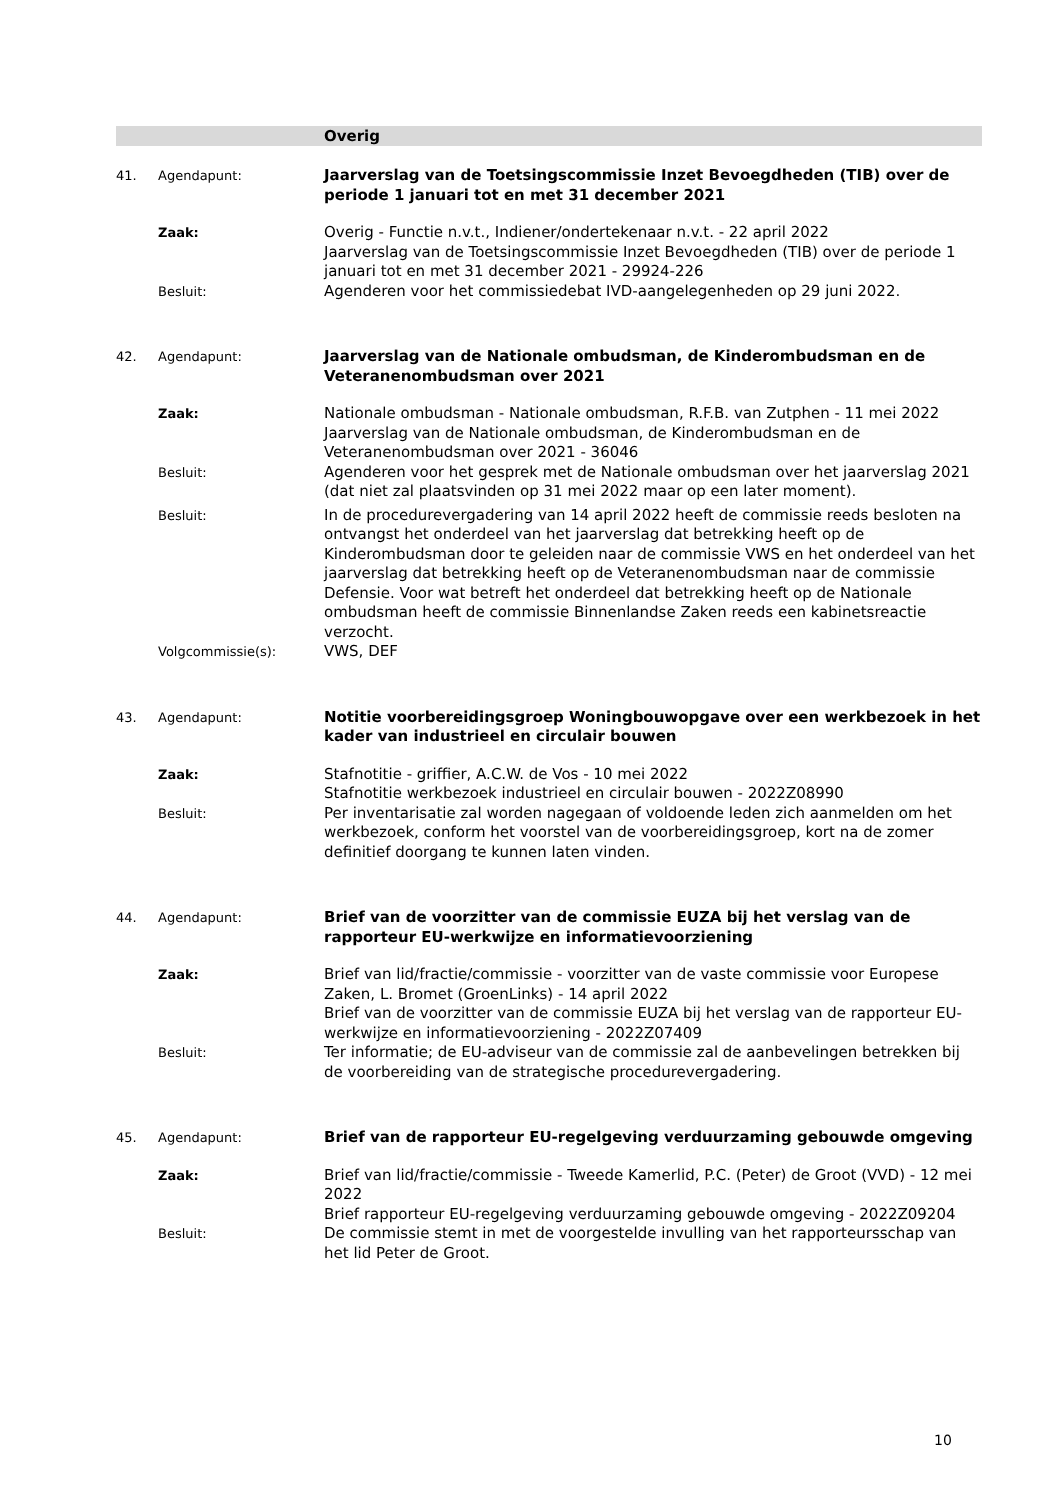Overig
41. Agendapunt:
Jaarverslag van de Toetsingscommissie Inzet Bevoegdheden (TIB) over de periode 1 januari tot en met 31 december 2021
Zaak:
Overig - Functie n.v.t., Indiener/ondertekenaar n.v.t. - 22 april 2022
Jaarverslag van de Toetsingscommissie Inzet Bevoegdheden (TIB) over de periode 1 januari tot en met 31 december 2021 - 29924-226
Besluit:
Agenderen voor het commissiedebat IVD-aangelegenheden op 29 juni 2022.
42. Agendapunt:
Jaarverslag van de Nationale ombudsman, de Kinderombudsman en de Veteranenombudsman over 2021
Zaak:
Nationale ombudsman - Nationale ombudsman, R.F.B. van Zutphen - 11 mei 2022
Jaarverslag van de Nationale ombudsman, de Kinderombudsman en de Veteranenombudsman over 2021 - 36046
Besluit:
Agenderen voor het gesprek met de Nationale ombudsman over het jaarverslag 2021 (dat niet zal plaatsvinden op 31 mei 2022 maar op een later moment).
Besluit:
In de procedurevergadering van 14 april 2022 heeft de commissie reeds besloten na ontvangst het onderdeel van het jaarverslag dat betrekking heeft op de Kinderombudsman door te geleiden naar de commissie VWS en het onderdeel van het jaarverslag dat betrekking heeft op de Veteranenombudsman naar de commissie Defensie. Voor wat betreft het onderdeel dat betrekking heeft op de Nationale ombudsman heeft de commissie Binnenlandse Zaken reeds een kabinetsreactie verzocht.
Volgcommissie(s):
VWS, DEF
43. Agendapunt:
Notitie voorbereidingsgroep Woningbouwopgave over een werkbezoek in het kader van industrieel en circulair bouwen
Zaak:
Stafnotitie - griffier, A.C.W. de Vos - 10 mei 2022
Stafnotitie werkbezoek industrieel en circulair bouwen - 2022Z08990
Besluit:
Per inventarisatie zal worden nagegaan of voldoende leden zich aanmelden om het werkbezoek, conform het voorstel van de voorbereidingsgroep, kort na de zomer definitief doorgang te kunnen laten vinden.
44. Agendapunt:
Brief van de voorzitter van de commissie EUZA bij het verslag van de rapporteur EU-werkwijze en informatievoorziening
Zaak:
Brief van lid/fractie/commissie - voorzitter van de vaste commissie voor Europese Zaken, L. Bromet (GroenLinks) - 14 april 2022
Brief van de voorzitter van de commissie EUZA bij het verslag van de rapporteur EU-werkwijze en informatievoorziening - 2022Z07409
Besluit:
Ter informatie; de EU-adviseur van de commissie zal de aanbevelingen betrekken bij de voorbereiding van de strategische procedurevergadering.
45. Agendapunt:
Brief van de rapporteur EU-regelgeving verduurzaming gebouwde omgeving
Zaak:
Brief van lid/fractie/commissie - Tweede Kamerlid, P.C. (Peter) de Groot (VVD) - 12 mei 2022
Brief rapporteur EU-regelgeving verduurzaming gebouwde omgeving - 2022Z09204
Besluit:
De commissie stemt in met de voorgestelde invulling van het rapporteursschap van het lid Peter de Groot.
10